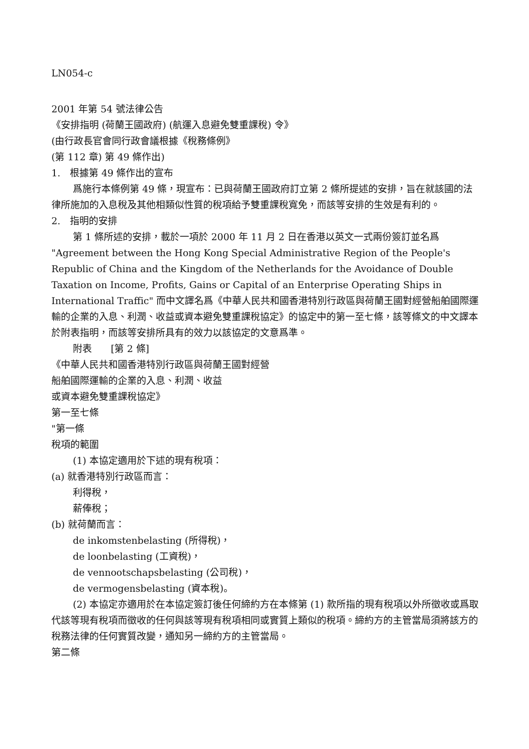LN054-c
2001 年第 54 號法律公告
《安排指明 (荷蘭王國政府) (航運入息避免雙重課稅) 令》
(由行政長官會同行政會議根據《稅務條例》
(第 112 章) 第 49 條作出)
1.　根據第 49 條作出的宣布
爲施行本條例第 49 條，現宣布：已與荷蘭王國政府訂立第 2 條所提述的安排，旨在就該國的法律所施加的入息稅及其他相類似性質的稅項給予雙重課稅寬免，而該等安排的生效是有利的。
2.　指明的安排
第 1 條所述的安排，載於一項於 2000 年 11 月 2 日在香港以英文一式兩份簽訂並名爲 "Agreement between the Hong Kong Special Administrative Region of the People's Republic of China and the Kingdom of the Netherlands for the Avoidance of Double Taxation on Income, Profits, Gains or Capital of an Enterprise Operating Ships in International Traffic" 而中文譯名爲《中華人民共和國香港特別行政區與荷蘭王國對經營船舶國際運輸的企業的入息、利潤、收益或資本避免雙重課稅協定》的協定中的第一至七條，該等條文的中文譯本於附表指明，而該等安排所具有的效力以該協定的文意爲準。
附表　　[第 2 條]
《中華人民共和國香港特別行政區與荷蘭王國對經營
船舶國際運輸的企業的入息、利潤、收益
或資本避免雙重課稅協定》
第一至七條
"第一條
稅項的範圍
(1) 本協定適用於下述的現有稅項：
(a) 就香港特別行政區而言：
利得稅，
薪俸稅；
(b) 就荷蘭而言：
de inkomstenbelasting (所得稅)，
de loonbelasting (工資稅)，
de vennootschapsbelasting (公司稅)，
de vermogensbelasting (資本稅)。
(2) 本協定亦適用於在本協定簽訂後任何締約方在本條第 (1) 款所指的現有稅項以外所徵收或爲取代該等現有稅項而徵收的任何與該等現有稅項相同或實質上類似的稅項。締約方的主管當局須將該方的稅務法律的任何實質改變，通知另一締約方的主管當局。
第二條